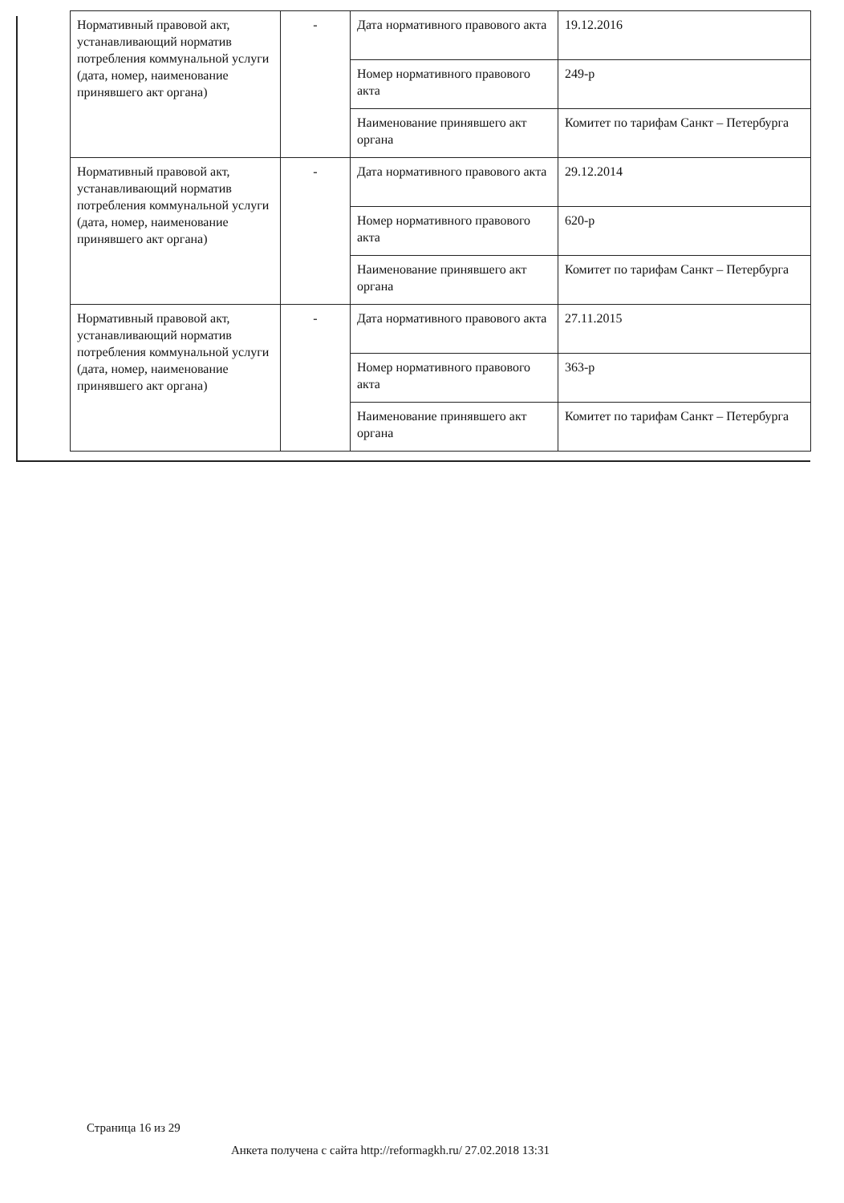| Нормативный правовой акт, устанавливающий норматив потребления коммунальной услуги (дата, номер, наименование принявшего акт органа) | - | Дата нормативного правового акта | 19.12.2016 |
| | | Номер нормативного правового акта | 249-р |
| | | Наименование принявшего акт органа | Комитет по тарифам Санкт – Петербурга |
| Нормативный правовой акт, устанавливающий норматив потребления коммунальной услуги (дата, номер, наименование принявшего акт органа) | - | Дата нормативного правового акта | 29.12.2014 |
| | | Номер нормативного правового акта | 620-р |
| | | Наименование принявшего акт органа | Комитет по тарифам Санкт – Петербурга |
| Нормативный правовой акт, устанавливающий норматив потребления коммунальной услуги (дата, номер, наименование принявшего акт органа) | - | Дата нормативного правового акта | 27.11.2015 |
| | | Номер нормативного правового акта | 363-р |
| | | Наименование принявшего акт органа | Комитет по тарифам Санкт – Петербурга |
Страница 16 из 29
Анкета получена с сайта http://reformagkh.ru/ 27.02.2018 13:31